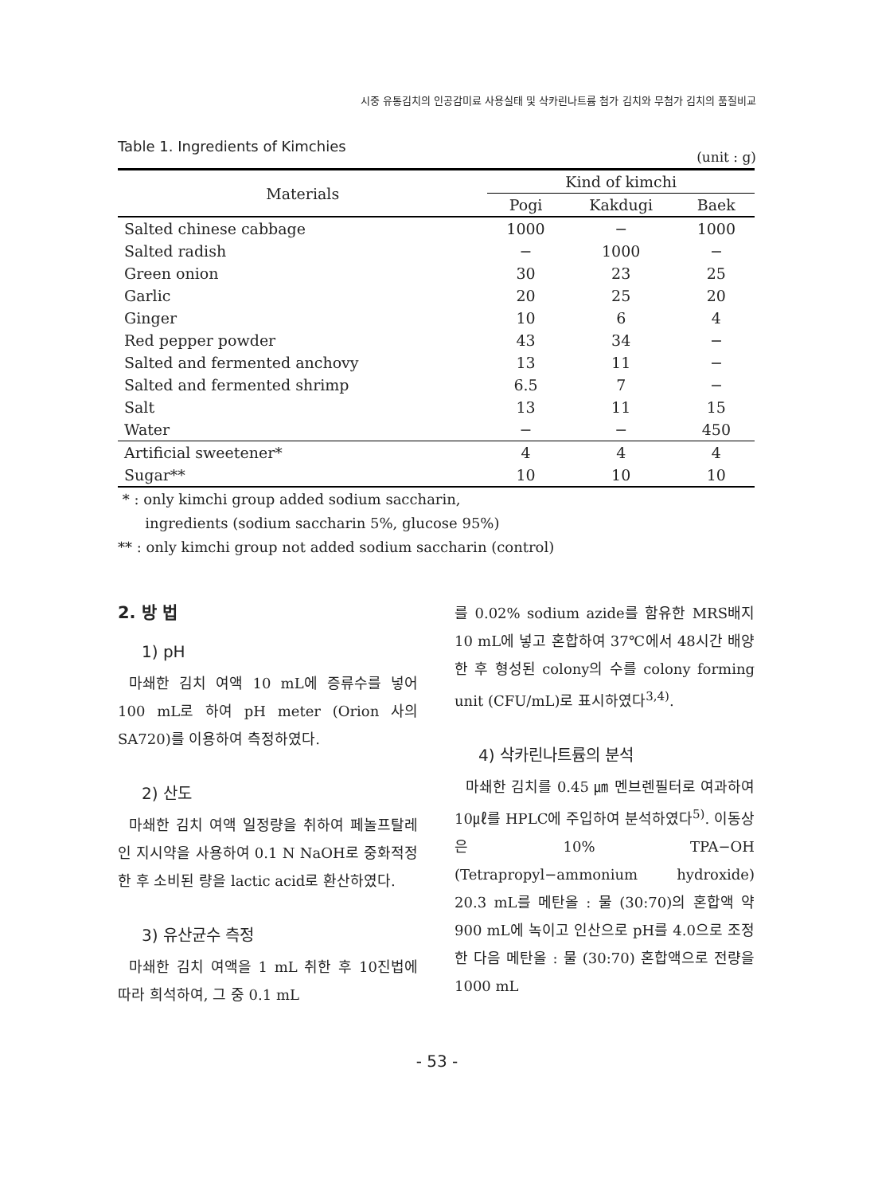시중 유통김치의 인공감미료 사용실태 및 삭카린나트륨 첨가 김치와 무첨가 김치의 품질비교
Table 1. Ingredients of Kimchies (unit : g)
| Materials | Kind of kimchi | | |
| --- | --- | --- | --- |
| | Pogi | Kakdugi | Baek |
| Salted chinese cabbage | 1000 | − | 1000 |
| Salted radish | − | 1000 | − |
| Green onion | 30 | 23 | 25 |
| Garlic | 20 | 25 | 20 |
| Ginger | 10 | 6 | 4 |
| Red pepper powder | 43 | 34 | − |
| Salted and fermented anchovy | 13 | 11 | − |
| Salted and fermented shrimp | 6.5 | 7 | − |
| Salt | 13 | 11 | 15 |
| Water | − | − | 450 |
| Artificial sweetener* | 4 | 4 | 4 |
| Sugar** | 10 | 10 | 10 |
* : only kimchi group added sodium saccharin,
ingredients (sodium saccharin 5%, glucose 95%)
** : only kimchi group not added sodium saccharin (control)
2. 방 법
1) pH
마쇄한 김치 여액 10 mL에 증류수를 넣어 100 mL로 하여 pH meter (Orion 사의 SA720)를 이용하여 측정하였다.
2) 산도
마쇄한 김치 여액 일정량을 취하여 페놀프탈레인 지시약을 사용하여 0.1 N NaOH로 중화적정한 후 소비된 량을 lactic acid로 환산하였다.
3) 유산균수 측정
마쇄한 김치 여액을 1 mL 취한 후 10진법에 따라 희석하여, 그 중 0.1 mL
를 0.02% sodium azide를 함유한 MRS배지 10 mL에 넣고 혼합하여 37℃에서 48시간 배양한 후 형성된 colony의 수를 colony forming unit (CFU/mL)로 표시하였다<sup>3,4)</sup>.
4) 삭카린나트륨의 분석
마쇄한 김치를 0.45 ㎛ 멘브렌필터로 여과하여 10㎕를 HPLC에 주입하여 분석하였다<sup>5)</sup>. 이동상은 10% TPA−OH (Tetrapropyl−ammonium hydroxide) 20.3 mL를 메탄올 : 물 (30:70)의 혼합액 약 900 mL에 녹이고 인산으로 pH를 4.0으로 조정한 다음 메탄올 : 물 (30:70) 혼합액으로 전량을 1000 mL
- 53 -